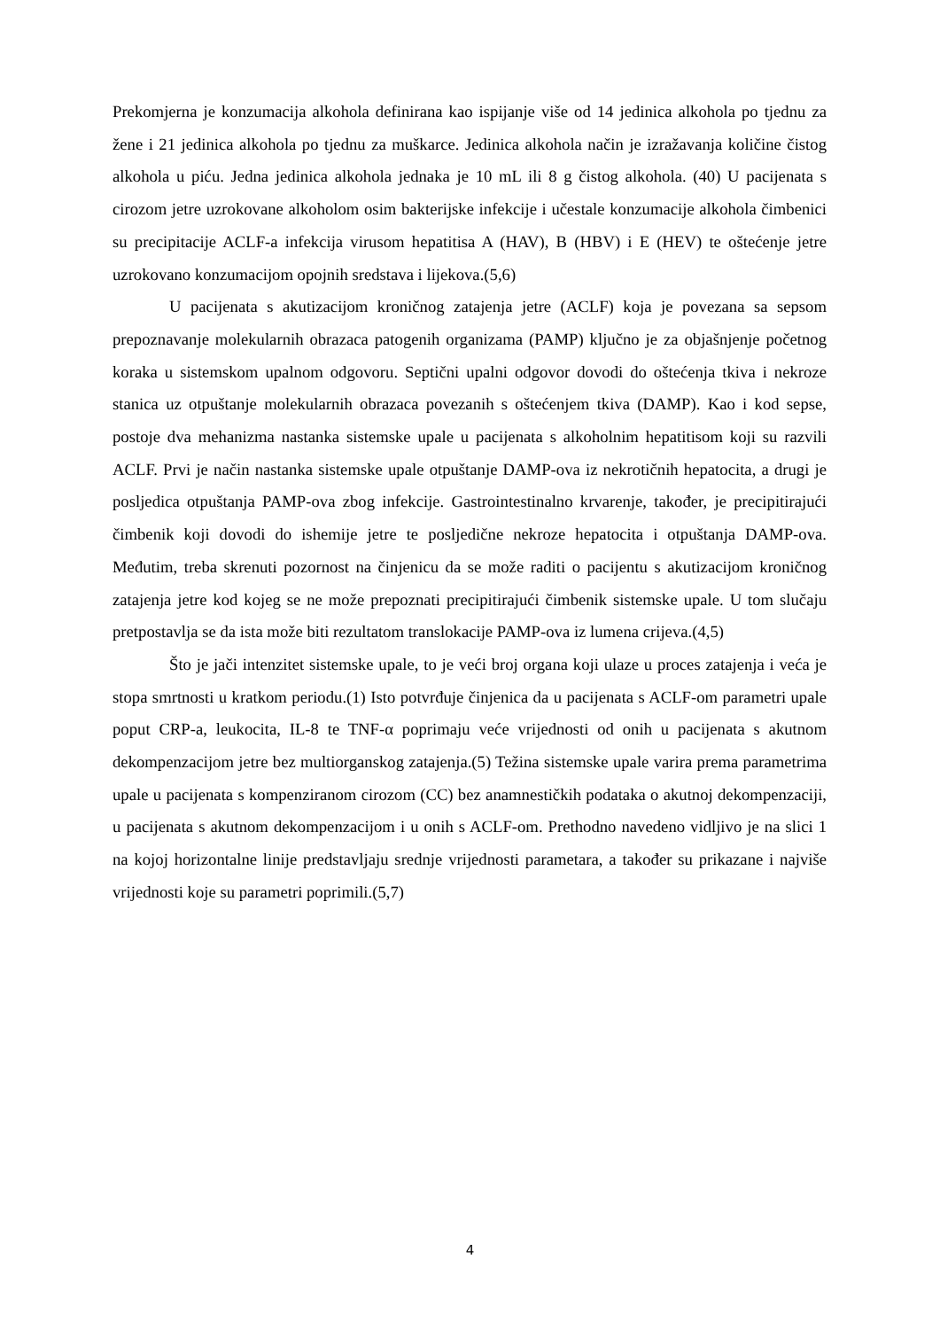Prekomjerna je konzumacija alkohola definirana kao ispijanje više od 14 jedinica alkohola po tjednu za žene i 21 jedinica alkohola po tjednu za muškarce. Jedinica alkohola način je izražavanja količine čistog alkohola u piću. Jedna jedinica alkohola jednaka je 10 mL ili 8 g čistog alkohola. (40) U pacijenata s cirozom jetre uzrokovane alkoholom osim bakterijske infekcije i učestale konzumacije alkohola čimbenici su precipitacije ACLF-a infekcija virusom hepatitisa A (HAV), B (HBV) i E (HEV) te oštećenje jetre uzrokovano konzumacijom opojnih sredstava i lijekova.(5,6)
U pacijenata s akutizacijom kroničnog zatajenja jetre (ACLF) koja je povezana sa sepsom prepoznavanje molekularnih obrazaca patogenih organizama (PAMP) ključno je za objašnjenje početnog koraka u sistemskom upalnom odgovoru. Septični upalni odgovor dovodi do oštećenja tkiva i nekroze stanica uz otpuštanje molekularnih obrazaca povezanih s oštećenjem tkiva (DAMP). Kao i kod sepse, postoje dva mehanizma nastanka sistemske upale u pacijenata s alkoholnim hepatitisom koji su razvili ACLF. Prvi je način nastanka sistemske upale otpuštanje DAMP-ova iz nekrotičnih hepatocita, a drugi je posljedica otpuštanja PAMP-ova zbog infekcije. Gastrointestinalno krvarenje, također, je precipitirajući čimbenik koji dovodi do ishemije jetre te posljedične nekroze hepatocita i otpuštanja DAMP-ova. Međutim, treba skrenuti pozornost na činjenicu da se može raditi o pacijentu s akutizacijom kroničnog zatajenja jetre kod kojeg se ne može prepoznati precipitirajući čimbenik sistemske upale. U tom slučaju pretpostavlja se da ista može biti rezultatom translokacije PAMP-ova iz lumena crijeva.(4,5)
Što je jači intenzitet sistemske upale, to je veći broj organa koji ulaze u proces zatajenja i veća je stopa smrtnosti u kratkom periodu.(1) Isto potvrđuje činjenica da u pacijenata s ACLF-om parametri upale poput CRP-a, leukocita, IL-8 te TNF-α poprimaju veće vrijednosti od onih u pacijenata s akutnom dekompenzacijom jetre bez multiorganskog zatajenja.(5) Težina sistemske upale varira prema parametrima upale u pacijenata s kompenziranom cirozom (CC) bez anamnestičkih podataka o akutnoj dekompenzaciji, u pacijenata s akutnom dekompenzacijom i u onih s ACLF-om. Prethodno navedeno vidljivo je na slici 1 na kojoj horizontalne linije predstavljaju srednje vrijednosti parametara, a također su prikazane i najviše vrijednosti koje su parametri poprimili.(5,7)
4